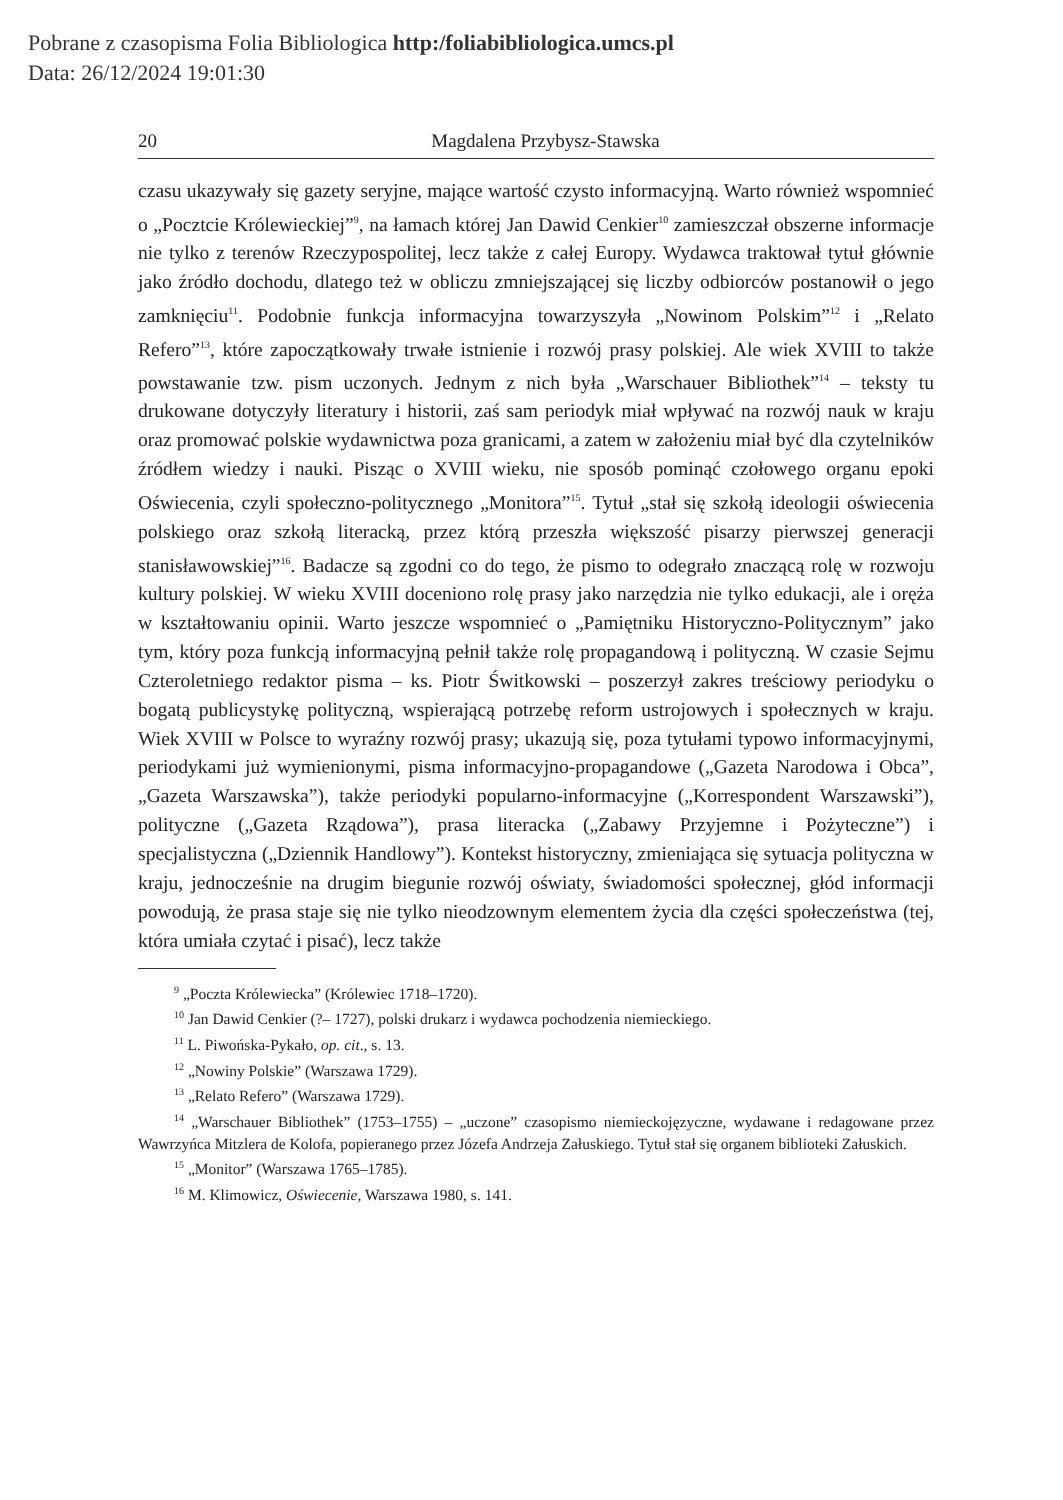Pobrane z czasopisma Folia Bibliologica http:/foliabibliologica.umcs.pl
Data: 26/12/2024 19:01:30
20 Magdalena Przybysz-Stawska
czasu ukazywały się gazety seryjne, mające wartość czysto informacyjną. Warto również wspomnieć o „Pocztcie Królewieckiej”<sup>9</sup>, na łamach której Jan Dawid Cenkier<sup>10</sup> zamieszczał obszerne informacje nie tylko z terenów Rzeczypospolitej, lecz także z całej Europy. Wydawca traktował tytuł głównie jako źródło dochodu, dlatego też w obliczu zmniejszającej się liczby odbiorców postanowił o jego zamknięciu<sup>11</sup>. Podobnie funkcja informacyjna towarzyszyła „Nowinom Polskim”<sup>12</sup> i „Relato Refero”<sup>13</sup>, które zapoczątkowały trwałe istnienie i rozwój prasy polskiej. Ale wiek XVIII to także powstawanie tzw. pism uczonych. Jednym z nich była „Warschauer Bibliothek”<sup>14</sup> – teksty tu drukowane dotyczyły literatury i historii, zaś sam periodyk miał wpływać na rozwój nauk w kraju oraz promować polskie wydawnictwa poza granicami, a zatem w założeniu miał być dla czytelników źródłem wiedzy i nauki. Pisząc o XVIII wieku, nie sposób pominąć czołowego organu epoki Oświecenia, czyli społeczno-politycznego „Monitora”<sup>15</sup>. Tytuł „stał się szkołą ideologii oświecenia polskiego oraz szkołą literacką, przez którą przeszła większość pisarzy pierwszej generacji stanisławowskiej”<sup>16</sup>. Badacze są zgodni co do tego, że pismo to odegrało znaczącą rolę w rozwoju kultury polskiej. W wieku XVIII doceniono rolę prasy jako narzędzia nie tylko edukacji, ale i oręża w kształtowaniu opinii. Warto jeszcze wspomnieć o „Pamiętniku Historyczno-Politycznym” jako tym, który poza funkcją informacyjną pełnił także rolę propagandową i polityczną. W czasie Sejmu Czteroletniego redaktor pisma – ks. Piotr Świtkowski – poszerzył zakres treściowy periodyku o bogatą publicystykę polityczną, wspierającą potrzebę reform ustrojowych i społecznych w kraju. Wiek XVIII w Polsce to wyraźny rozwój prasy; ukazują się, poza tytułami typowo informacyjnymi, periodykami już wymienionymi, pisma informacyjno-propagandowe („Gazeta Narodowa i Obca”, „Gazeta Warszawska”), także periodyki popularno-informacyjne („Korrespondent Warszawski”), polityczne („Gazeta Rządowa”), prasa literacka („Zabawy Przyjemne i Pożyteczne”) i specjalistyczna („Dziennik Handlowy”). Kontekst historyczny, zmieniająca się sytuacja polityczna w kraju, jednocześnie na drugim biegunie rozwój oświaty, świadomości społecznej, głód informacji powodują, że prasa staje się nie tylko nieodzownym elementem życia dla części społeczeństwa (tej, która umiała czytać i pisać), lecz także
<sup>9</sup> „Poczta Królewiecka” (Królewiec 1718–1720).
<sup>10</sup> Jan Dawid Cenkier (?– 1727), polski drukarz i wydawca pochodzenia niemieckiego.
<sup>11</sup> L. Piwońska-Pykało, op. cit., s. 13.
<sup>12</sup> „Nowiny Polskie” (Warszawa 1729).
<sup>13</sup> „Relato Refero” (Warszawa 1729).
<sup>14</sup> „Warschauer Bibliothek” (1753–1755) – „uczone” czasopismo niemieckojęzyczne, wydawane i redagowane przez Wawrzyńca Mitzlera de Kolofa, popieranego przez Józefa Andrzeja Załuskiego. Tytuł stał się organem biblioteki Załuskich.
<sup>15</sup> „Monitor” (Warszawa 1765–1785).
<sup>16</sup> M. Klimowicz, Oświecenie, Warszawa 1980, s. 141.